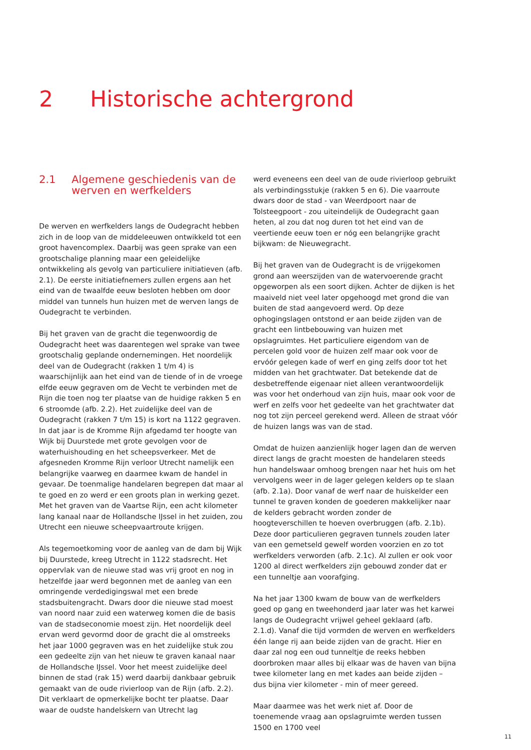2 Historische achtergrond
2.1 Algemene geschiedenis van de werven en werfkelders
De werven en werfkelders langs de Oudegracht hebben zich in de loop van de middeleeuwen ontwikkeld tot een groot havencomplex. Daarbij was geen sprake van een grootschalige planning maar een geleidelijke ontwikkeling als gevolg van particuliere initiatieven (afb. 2.1). De eerste initiatiefnemers zullen ergens aan het eind van de twaalfde eeuw besloten hebben om door middel van tunnels hun huizen met de werven langs de Oudegracht te verbinden.
Bij het graven van de gracht die tegenwoordig de Oudegracht heet was daarentegen wel sprake van twee grootschalig geplande ondernemingen. Het noordelijk deel van de Oudegracht (rakken 1 t/m 4) is waarschijnlijk aan het eind van de tiende of in de vroege elfde eeuw gegraven om de Vecht te verbinden met de Rijn die toen nog ter plaatse van de huidige rakken 5 en 6 stroomde (afb. 2.2). Het zuidelijke deel van de Oudegracht (rakken 7 t/m 15) is kort na 1122 gegraven. In dat jaar is de Kromme Rijn afgedamd ter hoogte van Wijk bij Duurstede met grote gevolgen voor de waterhuishouding en het scheepsverkeer. Met de afgesneden Kromme Rijn verloor Utrecht namelijk een belangrijke vaarweg en daarmee kwam de handel in gevaar. De toenmalige handelaren begrepen dat maar al te goed en zo werd er een groots plan in werking gezet. Met het graven van de Vaartse Rijn, een acht kilometer lang kanaal naar de Hollandsche IJssel in het zuiden, zou Utrecht een nieuwe scheepvaartroute krijgen.
Als tegemoetkoming voor de aanleg van de dam bij Wijk bij Duurstede, kreeg Utrecht in 1122 stadsrecht. Het oppervlak van de nieuwe stad was vrij groot en nog in hetzelfde jaar werd begonnen met de aanleg van een omringende verdedigingswal met een brede stadsbuitengracht. Dwars door die nieuwe stad moest van noord naar zuid een waterweg komen die de basis van de stadseconomie moest zijn. Het noordelijk deel ervan werd gevormd door de gracht die al omstreeks het jaar 1000 gegraven was en het zuidelijke stuk zou een gedeelte zijn van het nieuw te graven kanaal naar de Hollandsche IJssel. Voor het meest zuidelijke deel binnen de stad (rak 15) werd daarbij dankbaar gebruik gemaakt van de oude rivierloop van de Rijn (afb. 2.2). Dit verklaart de opmerkelijke bocht ter plaatse. Daar waar de oudste handelskern van Utrecht lag
werd eveneens een deel van de oude rivierloop gebruikt als verbindingsstukje (rakken 5 en 6). Die vaarroute dwars door de stad - van Weerdpoort naar de Tolsteegpoort - zou uiteindelijk de Oudegracht gaan heten, al zou dat nog duren tot het eind van de veertiende eeuw toen er nóg een belangrijke gracht bijkwam: de Nieuwegracht.
Bij het graven van de Oudegracht is de vrijgekomen grond aan weerszijden van de watervoerende gracht opgeworpen als een soort dijken. Achter de dijken is het maaiveld niet veel later opgehoogd met grond die van buiten de stad aangevoerd werd. Op deze ophogingslagen ontstond er aan beide zijden van de gracht een lintbebouwing van huizen met opslagruimtes. Het particuliere eigendom van de percelen gold voor de huizen zelf maar ook voor de ervóór gelegen kade of werf en ging zelfs door tot het midden van het grachtwater. Dat betekende dat de desbetreffende eigenaar niet alleen verantwoordelijk was voor het onderhoud van zijn huis, maar ook voor de werf en zelfs voor het gedeelte van het grachtwater dat nog tot zijn perceel gerekend werd. Alleen de straat vóór de huizen langs was van de stad.
Omdat de huizen aanzienlijk hoger lagen dan de werven direct langs de gracht moesten de handelaren steeds hun handelswaar omhoog brengen naar het huis om het vervolgens weer in de lager gelegen kelders op te slaan (afb. 2.1a). Door vanaf de werf naar de huiskelder een tunnel te graven konden de goederen makkelijker naar de kelders gebracht worden zonder de hoogteverschillen te hoeven overbruggen (afb. 2.1b). Deze door particulieren gegraven tunnels zouden later van een gemetseld gewelf worden voorzien en zo tot werfkelders verworden (afb. 2.1c). Al zullen er ook voor 1200 al direct werfkelders zijn gebouwd zonder dat er een tunneltje aan voorafging.
Na het jaar 1300 kwam de bouw van de werfkelders goed op gang en tweehonderd jaar later was het karwei langs de Oudegracht vrijwel geheel geklaard (afb. 2.1.d). Vanaf die tijd vormden de werven en werfkelders één lange rij aan beide zijden van de gracht. Hier en daar zal nog een oud tunneltje de reeks hebben doorbroken maar alles bij elkaar was de haven van bijna twee kilometer lang en met kades aan beide zijden – dus bijna vier kilometer - min of meer gereed.
Maar daarmee was het werk niet af. Door de toenemende vraag aan opslagruimte werden tussen 1500 en 1700 veel
11